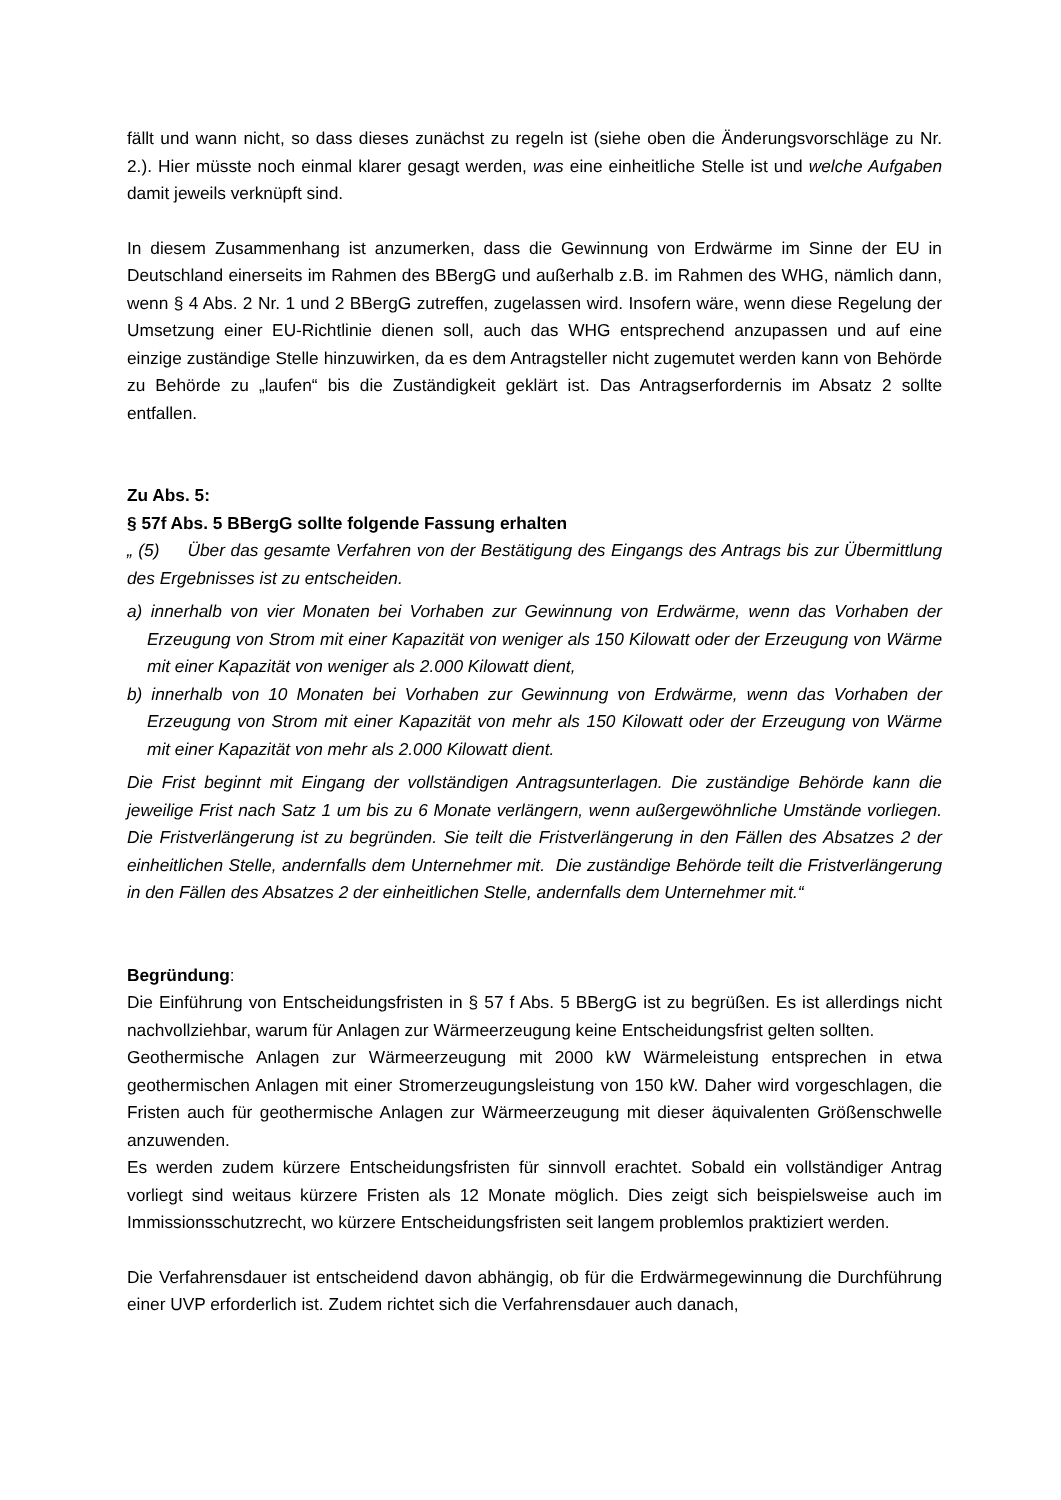fällt und wann nicht, so dass dieses zunächst zu regeln ist (siehe oben die Änderungsvorschläge zu Nr. 2.). Hier müsste noch einmal klarer gesagt werden, was eine einheitliche Stelle ist und welche Aufgaben damit jeweils verknüpft sind.
In diesem Zusammenhang ist anzumerken, dass die Gewinnung von Erdwärme im Sinne der EU in Deutschland einerseits im Rahmen des BBergG und außerhalb z.B. im Rahmen des WHG, nämlich dann, wenn § 4 Abs. 2 Nr. 1 und 2 BBergG zutreffen, zugelassen wird. Insofern wäre, wenn diese Regelung der Umsetzung einer EU-Richtlinie dienen soll, auch das WHG entsprechend anzupassen und auf eine einzige zuständige Stelle hinzuwirken, da es dem Antragsteller nicht zugemutet werden kann von Behörde zu Behörde zu „laufen“ bis die Zuständigkeit geklärt ist. Das Antragserfordernis im Absatz 2 sollte entfallen.
Zu Abs. 5:
§ 57f Abs. 5 BBergG sollte folgende Fassung erhalten
„ (5) Über das gesamte Verfahren von der Bestätigung des Eingangs des Antrags bis zur Übermittlung des Ergebnisses ist zu entscheiden.
a) innerhalb von vier Monaten bei Vorhaben zur Gewinnung von Erdwärme, wenn das Vorhaben der Erzeugung von Strom mit einer Kapazität von weniger als 150 Kilowatt oder der Erzeugung von Wärme mit einer Kapazität von weniger als 2.000 Kilowatt dient,
b) innerhalb von 10 Monaten bei Vorhaben zur Gewinnung von Erdwärme, wenn das Vorhaben der Erzeugung von Strom mit einer Kapazität von mehr als 150 Kilowatt oder der Erzeugung von Wärme mit einer Kapazität von mehr als 2.000 Kilowatt dient.
Die Frist beginnt mit Eingang der vollständigen Antragsunterlagen. Die zuständige Behörde kann die jeweilige Frist nach Satz 1 um bis zu 6 Monate verlängern, wenn außergewöhnliche Umstände vorliegen. Die Fristverlängerung ist zu begründen. Sie teilt die Fristverlängerung in den Fällen des Absatzes 2 der einheitlichen Stelle, andernfalls dem Unternehmer mit. Die zuständige Behörde teilt die Fristverlängerung in den Fällen des Absatzes 2 der einheitlichen Stelle, andernfalls dem Unternehmer mit.“
Begründung:
Die Einführung von Entscheidungsfristen in § 57 f Abs. 5 BBergG ist zu begrüßen. Es ist allerdings nicht nachvollziehbar, warum für Anlagen zur Wärmeerzeugung keine Entscheidungsfrist gelten sollten.
Geothermische Anlagen zur Wärmeerzeugung mit 2000 kW Wärmeleistung entsprechen in etwa geothermischen Anlagen mit einer Stromerzeugungsleistung von 150 kW. Daher wird vorgeschlagen, die Fristen auch für geothermische Anlagen zur Wärmeerzeugung mit dieser äquivalenten Größenschwelle anzuwenden.
Es werden zudem kürzere Entscheidungsfristen für sinnvoll erachtet. Sobald ein vollständiger Antrag vorliegt sind weitaus kürzere Fristen als 12 Monate möglich. Dies zeigt sich beispielsweise auch im Immissionsschutzrecht, wo kürzere Entscheidungsfristen seit langem problemlos praktiziert werden.
Die Verfahrensdauer ist entscheidend davon abhängig, ob für die Erdwärmegewinnung die Durchführung einer UVP erforderlich ist. Zudem richtet sich die Verfahrensdauer auch danach,